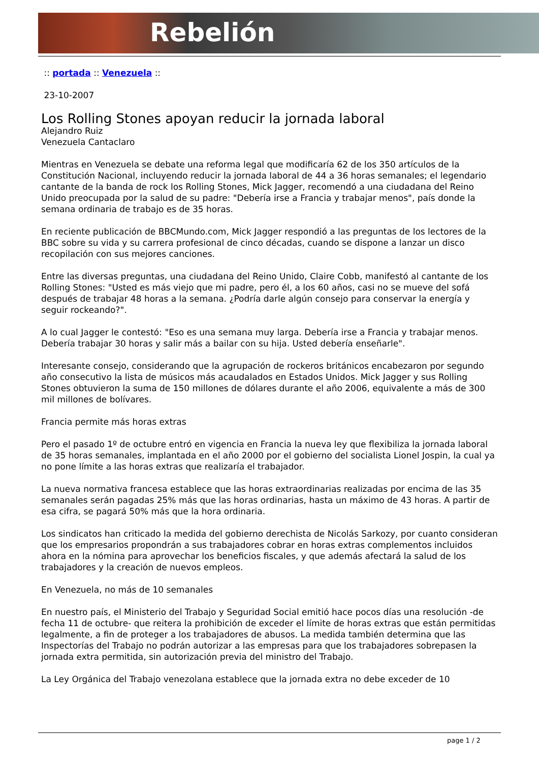Rebelión
:: portada :: Venezuela ::
23-10-2007
Los Rolling Stones apoyan reducir la jornada laboral
Alejandro Ruiz
Venezuela Cantaclaro
Mientras en Venezuela se debate una reforma legal que modificaría 62 de los 350 artículos de la Constitución Nacional, incluyendo reducir la jornada laboral de 44 a 36 horas semanales; el legendario cantante de la banda de rock los Rolling Stones, Mick Jagger, recomendó a una ciudadana del Reino Unido preocupada por la salud de su padre: "Debería irse a Francia y trabajar menos", país donde la semana ordinaria de trabajo es de 35 horas.
En reciente publicación de BBCMundo.com, Mick Jagger respondió a las preguntas de los lectores de la BBC sobre su vida y su carrera profesional de cinco décadas, cuando se dispone a lanzar un disco recopilación con sus mejores canciones.
Entre las diversas preguntas, una ciudadana del Reino Unido, Claire Cobb, manifestó al cantante de los Rolling Stones: "Usted es más viejo que mi padre, pero él, a los 60 años, casi no se mueve del sofá después de trabajar 48 horas a la semana. ¿Podría darle algún consejo para conservar la energía y seguir rockeando?".
A lo cual Jagger le contestó: "Eso es una semana muy larga. Debería irse a Francia y trabajar menos. Debería trabajar 30 horas y salir más a bailar con su hija. Usted debería enseñarle".
Interesante consejo, considerando que la agrupación de rockeros británicos encabezaron por segundo año consecutivo la lista de músicos más acaudalados en Estados Unidos. Mick Jagger y sus Rolling Stones obtuvieron la suma de 150 millones de dólares durante el año 2006, equivalente a más de 300 mil millones de bolívares.
Francia permite más horas extras
Pero el pasado 1º de octubre entró en vigencia en Francia la nueva ley que flexibiliza la jornada laboral de 35 horas semanales, implantada en el año 2000 por el gobierno del socialista Lionel Jospin, la cual ya no pone límite a las horas extras que realizaría el trabajador.
La nueva normativa francesa establece que las horas extraordinarias realizadas por encima de las 35 semanales serán pagadas 25% más que las horas ordinarias, hasta un máximo de 43 horas. A partir de esa cifra, se pagará 50% más que la hora ordinaria.
Los sindicatos han criticado la medida del gobierno derechista de Nicolás Sarkozy, por cuanto consideran que los empresarios propondrán a sus trabajadores cobrar en horas extras complementos incluidos ahora en la nómina para aprovechar los beneficios fiscales, y que además afectará la salud de los trabajadores y la creación de nuevos empleos.
En Venezuela, no más de 10 semanales
En nuestro país, el Ministerio del Trabajo y Seguridad Social emitió hace pocos días una resolución -de fecha 11 de octubre- que reitera la prohibición de exceder el límite de horas extras que están permitidas legalmente, a fin de proteger a los trabajadores de abusos. La medida también determina que las Inspectorías del Trabajo no podrán autorizar a las empresas para que los trabajadores sobrepasen la jornada extra permitida, sin autorización previa del ministro del Trabajo.
La Ley Orgánica del Trabajo venezolana establece que la jornada extra no debe exceder de 10
page 1 / 2